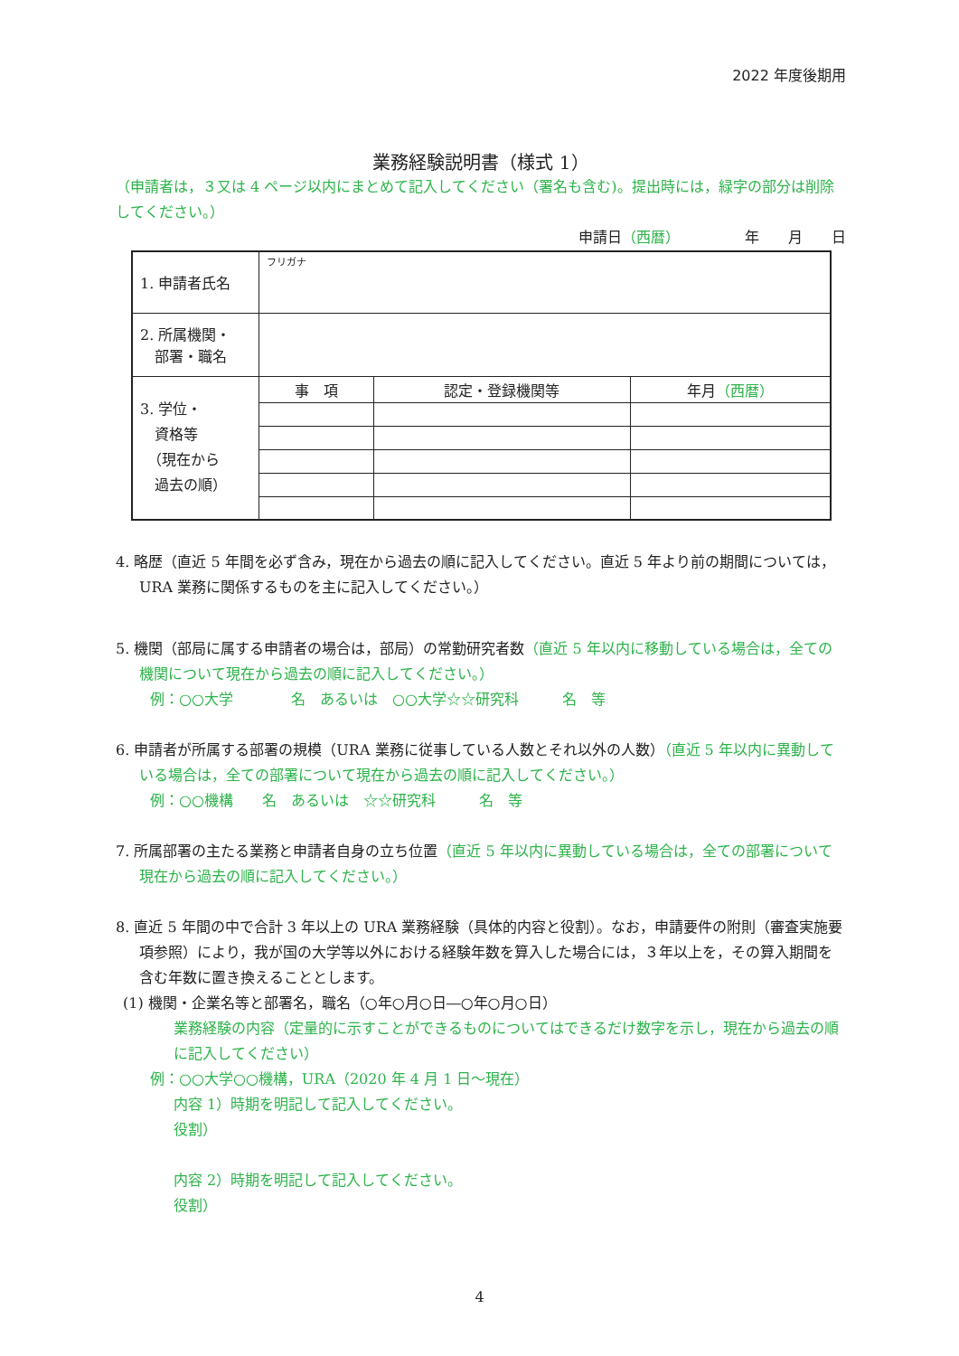2022 年度後期用
業務経験説明書（様式 1）
（申請者は，３又は 4 ページ以内にまとめて記入してください（署名も含む)。提出時には，緑字の部分は削除してください。）
申請日（西暦）　　　　　年　　月　　日
| 1. 申請者氏名 | フリガナ | | |
| 2. 所属機関・ 部署・職名 | | | |
| 3. 学位・ 資格等 （現在から 過去の順） | 事 項 | 認定・登録機関等 | 年月 （西暦） |
4. 略歴（直近 5 年間を必ず含み，現在から過去の順に記入してください。直近 5 年より前の期間については，URA 業務に関係するものを主に記入してください。）
5. 機関（部局に属する申請者の場合は，部局）の常勤研究者数（直近 5 年以内に移動している場合は，全ての機関について現在から過去の順に記入してください。）
例：○○大学　　　　名　あるいは　○○大学☆☆研究科　　　名　等
6. 申請者が所属する部署の規模（URA 業務に従事している人数とそれ以外の人数）（直近 5 年以内に異動している場合は，全ての部署について現在から過去の順に記入してください。）
例：○○機構　　名　あるいは　☆☆研究科　　　名　等
7. 所属部署の主たる業務と申請者自身の立ち位置（直近 5 年以内に異動している場合は，全ての部署について現在から過去の順に記入してください。）
8. 直近 5 年間の中で合計 3 年以上の URA 業務経験（具体的内容と役割）。なお，申請要件の附則（審査実施要項参照）により，我が国の大学等以外における経験年数を算入した場合には，３年以上を，その算入期間を含む年数に置き換えることとします。
(1) 機関・企業名等と部署名，職名（○年○月○日―○年○月○日）
業務経験の内容（定量的に示すことができるものについてはできるだけ数字を示し，現在から過去の順に記入してください）
例：○○大学○○機構，URA（2020 年 4 月 1 日～現在）
内容 1）時期を明記して記入してください。
役割）
内容 2）時期を明記して記入してください。
役割）
4